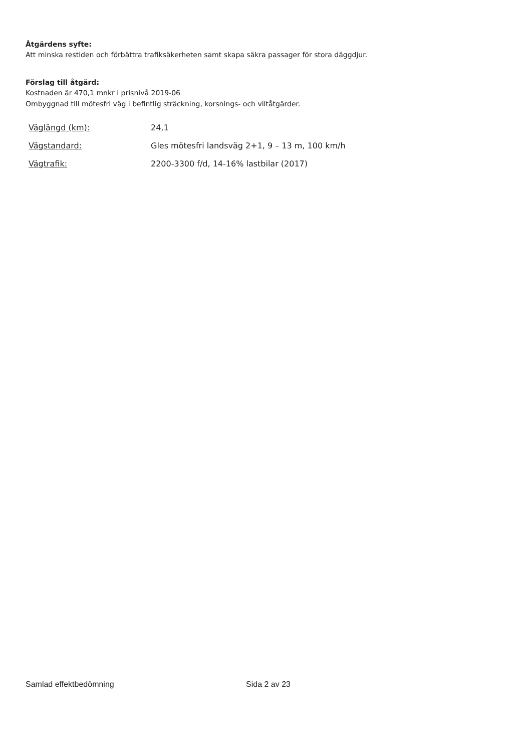Åtgärdens syfte:
Att minska restiden och förbättra trafiksäkerheten samt skapa säkra passager för stora däggdjur.
Förslag till åtgärd:
Kostnaden är 470,1 mnkr i prisnivå 2019-06
Ombyggnad till mötesfri väg i befintlig sträckning, korsnings- och viltåtgärder.
| Väglängd (km): | 24,1 |
| Vägstandard: | Gles mötesfri landsväg 2+1, 9 – 13 m, 100 km/h |
| Vägtrafik: | 2200-3300 f/d, 14-16% lastbilar (2017) |
Samlad effektbedömning Sida 2 av 23